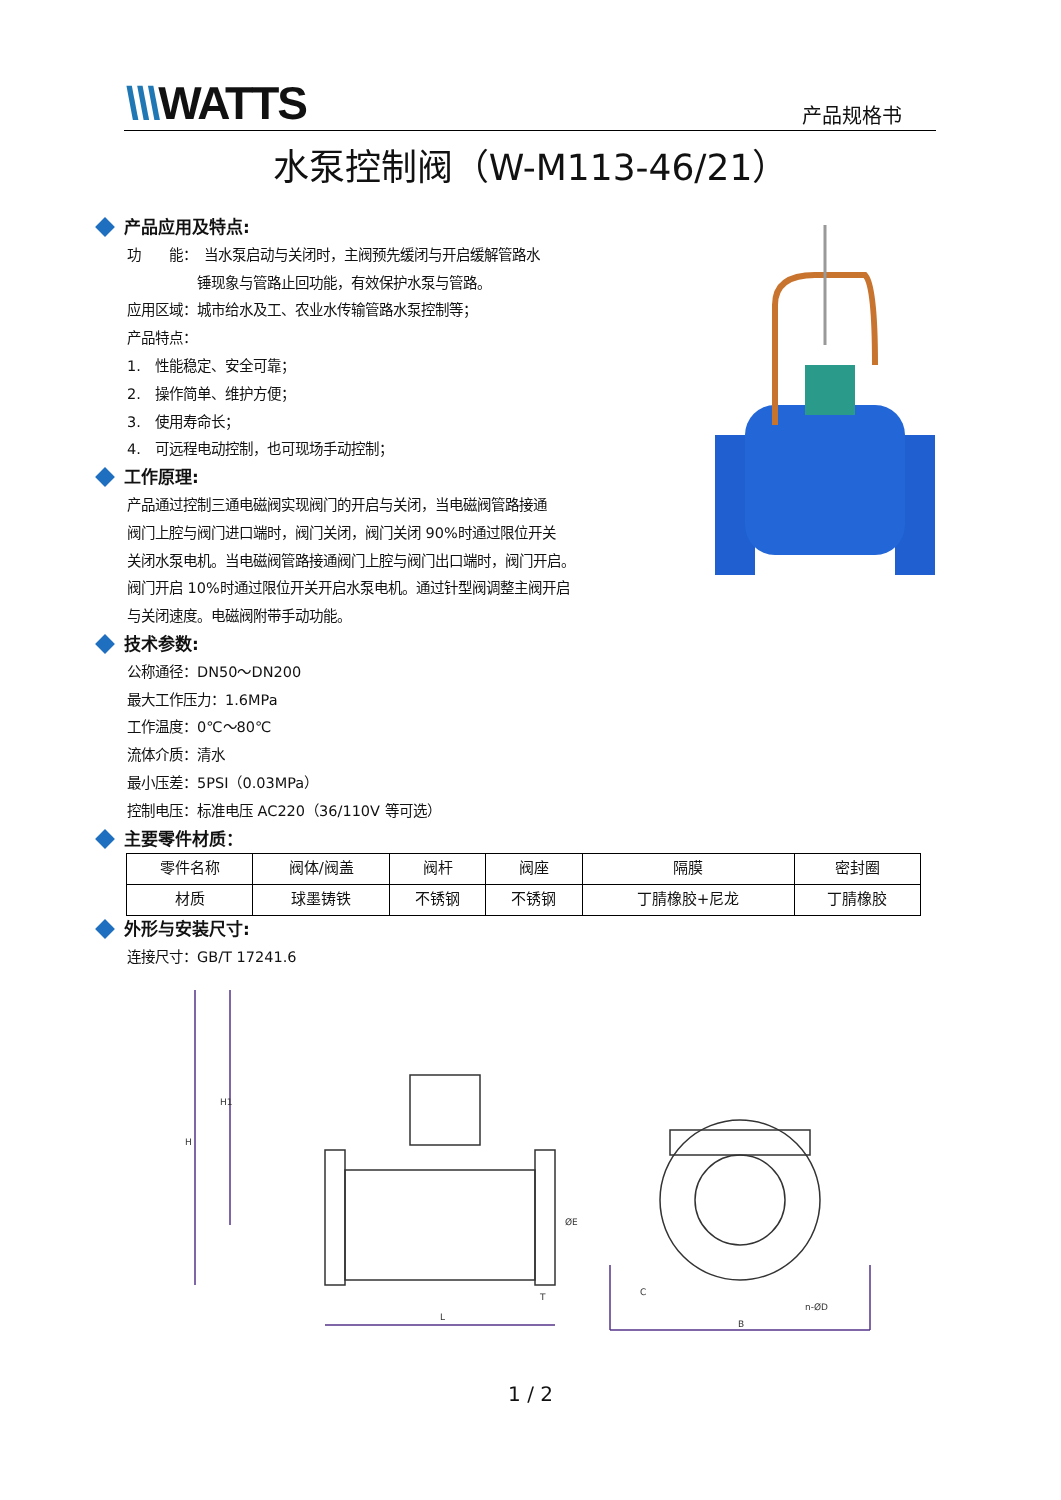\\\WATTS 产品规格书
水泵控制阀（W-M113-46/21）
产品应用及特点:
功　　能：　当水泵启动与关闭时，主阀预先缓闭与开启缓解管路水
　　　　　锤现象与管路止回功能，有效保护水泵与管路。
应用区域：城市给水及工、农业水传输管路水泵控制等；
产品特点：
1.　性能稳定、安全可靠；
2.　操作简单、维护方便；
3.　使用寿命长；
4.　可远程电动控制，也可现场手动控制；
工作原理:
产品通过控制三通电磁阀实现阀门的开启与关闭，当电磁阀管路接通
阀门上腔与阀门进口端时，阀门关闭，阀门关闭 90%时通过限位开关
关闭水泵电机。当电磁阀管路接通阀门上腔与阀门出口端时，阀门开启。
阀门开启 10%时通过限位开关开启水泵电机。通过针型阀调整主阀开启
与关闭速度。电磁阀附带手动功能。
技术参数:
公称通径：DN50～DN200
最大工作压力：1.6MPa
工作温度：0℃～80℃
流体介质：清水
最小压差：5PSI（0.03MPa）
控制电压：标准电压 AC220（36/110V 等可选）
主要零件材质：
| 零件名称 | 阀体/阀盖 | 阀杆 | 阀座 | 隔膜 | 密封圈 |
| 材质 | 球墨铸铁 | 不锈钢 | 不锈钢 | 丁腈橡胶+尼龙 | 丁腈橡胶 |
外形与安装尺寸:
连接尺寸：GB/T 17241.6
H
H1
L
T
ØE
C
n-ØD
B
1 / 2